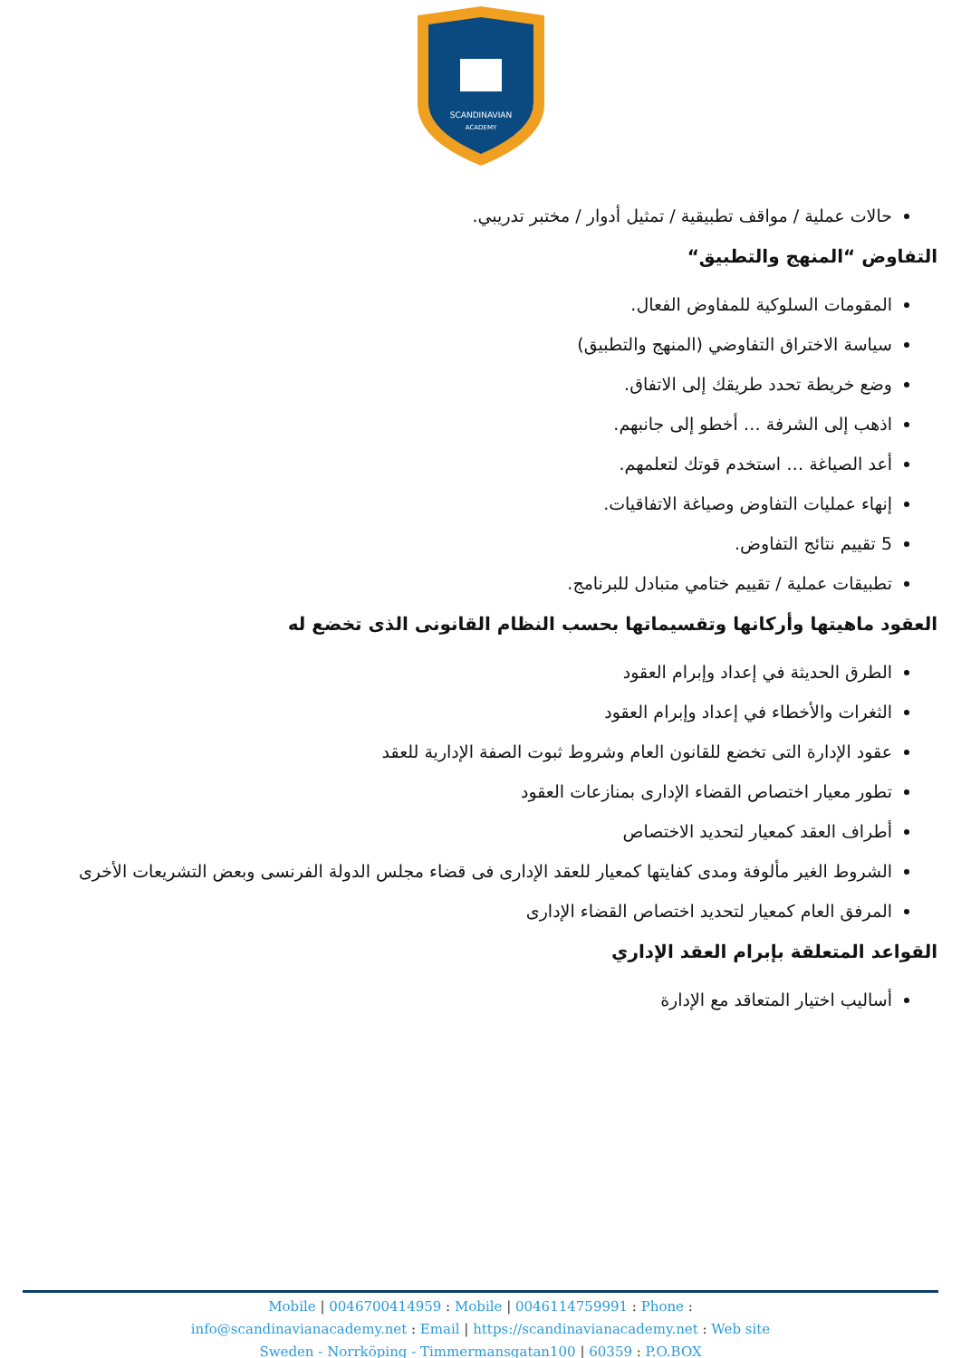SCANDINAVIAN
ACADEMY
حالات عملية / مواقف تطبيقية / تمثيل أدوار / مختبر تدريبي.
التفاوض “المنهج والتطبيق“
المقومات السلوكية للمفاوض الفعال.
سياسة الاختراق التفاوضي (المنهج والتطبيق)
وضع خريطة تحدد طريقك إلى الاتفاق.
اذهب إلى الشرفة … أخطو إلى جانبهم.
أعد الصياغة … استخدم قوتك لتعلمهم.
إنهاء عمليات التفاوض وصياغة الاتفاقيات.
5 تقييم نتائج التفاوض.
تطبيقات عملية / تقييم ختامي متبادل للبرنامج.
العقود ماهيتها وأركانها وتقسيماتها بحسب النظام القانونى الذى تخضع له
الطرق الحديثة في إعداد وإبرام العقود
الثغرات والأخطاء في إعداد وإبرام العقود
عقود الإدارة التى تخضع للقانون العام وشروط ثبوت الصفة الإدارية للعقد
تطور معيار اختصاص القضاء الإدارى بمنازعات العقود
أطراف العقد كمعيار لتحديد الاختصاص
الشروط الغير مألوفة ومدى كفايتها كمعيار للعقد الإدارى فى قضاء مجلس الدولة الفرنسى وبعض التشريعات الأخرى
المرفق العام كمعيار لتحديد اختصاص القضاء الإدارى
القواعد المتعلقة بإبرام العقد الإداري
أساليب اختيار المتعاقد مع الإدارة
Mobile | 0046700414959 : Mobile | 0046114759991 : Phone :
info@scandinavianacademy.net : Email | https://scandinavianacademy.net : Web site
Sweden - Norrköping - Timmermansgatan100 | 60359 : P.O.BOX